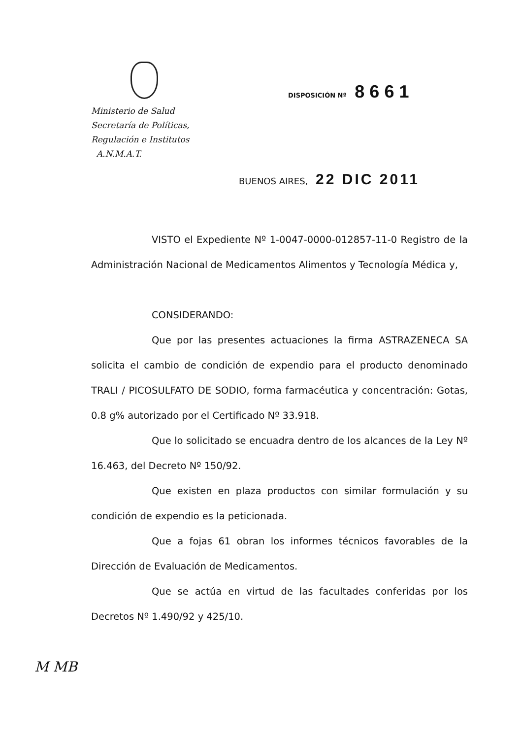Ministerio de Salud
Secretaría de Políticas,
Regulación e Institutos
A.N.M.A.T.
DISPOSICIÓN Nº 8661
BUENOS AIRES, 22 DIC 2011
VISTO el Expediente Nº 1-0047-0000-012857-11-0 Registro de la Administración Nacional de Medicamentos Alimentos y Tecnología Médica y,
CONSIDERANDO:
Que por las presentes actuaciones la firma ASTRAZENECA SA solicita el cambio de condición de expendio para el producto denominado TRALI / PICOSULFATO DE SODIO, forma farmacéutica y concentración: Gotas, 0.8 g% autorizado por el Certificado Nº 33.918.
Que lo solicitado se encuadra dentro de los alcances de la Ley Nº 16.463, del Decreto Nº 150/92.
Que existen en plaza productos con similar formulación y su condición de expendio es la peticionada.
Que a fojas 61 obran los informes técnicos favorables de la Dirección de Evaluación de Medicamentos.
Que se actúa en virtud de las facultades conferidas por los Decretos Nº 1.490/92 y 425/10.
M MB